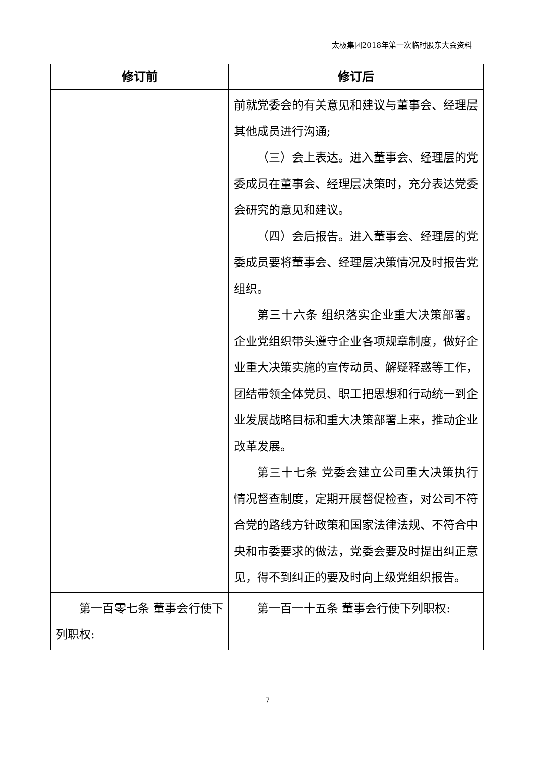太极集团2018年第一次临时股东大会资料
| 修订前 | 修订后 |
| --- | --- |
| | 前就党委会的有关意见和建议与董事会、经理层其他成员进行沟通; （三）会上表达。进入董事会、经理层的党委成员在董事会、经理层决策时，充分表达党委会研究的意见和建议。 （四）会后报告。进入董事会、经理层的党委成员要将董事会、经理层决策情况及时报告党组织。 第三十六条 组织落实企业重大决策部署。企业党组织带头遵守企业各项规章制度，做好企业重大决策实施的宣传动员、解疑释惑等工作，团结带领全体党员、职工把思想和行动统一到企业发展战略目标和重大决策部署上来，推动企业改革发展。 第三十七条 党委会建立公司重大决策执行情况督查制度，定期开展督促检查，对公司不符合党的路线方针政策和国家法律法规、不符合中央和市委要求的做法，党委会要及时提出纠正意见，得不到纠正的要及时向上级党组织报告。 |
| 第一百零七条 董事会行使下列职权: | 第一百一十五条 董事会行使下列职权: |
7